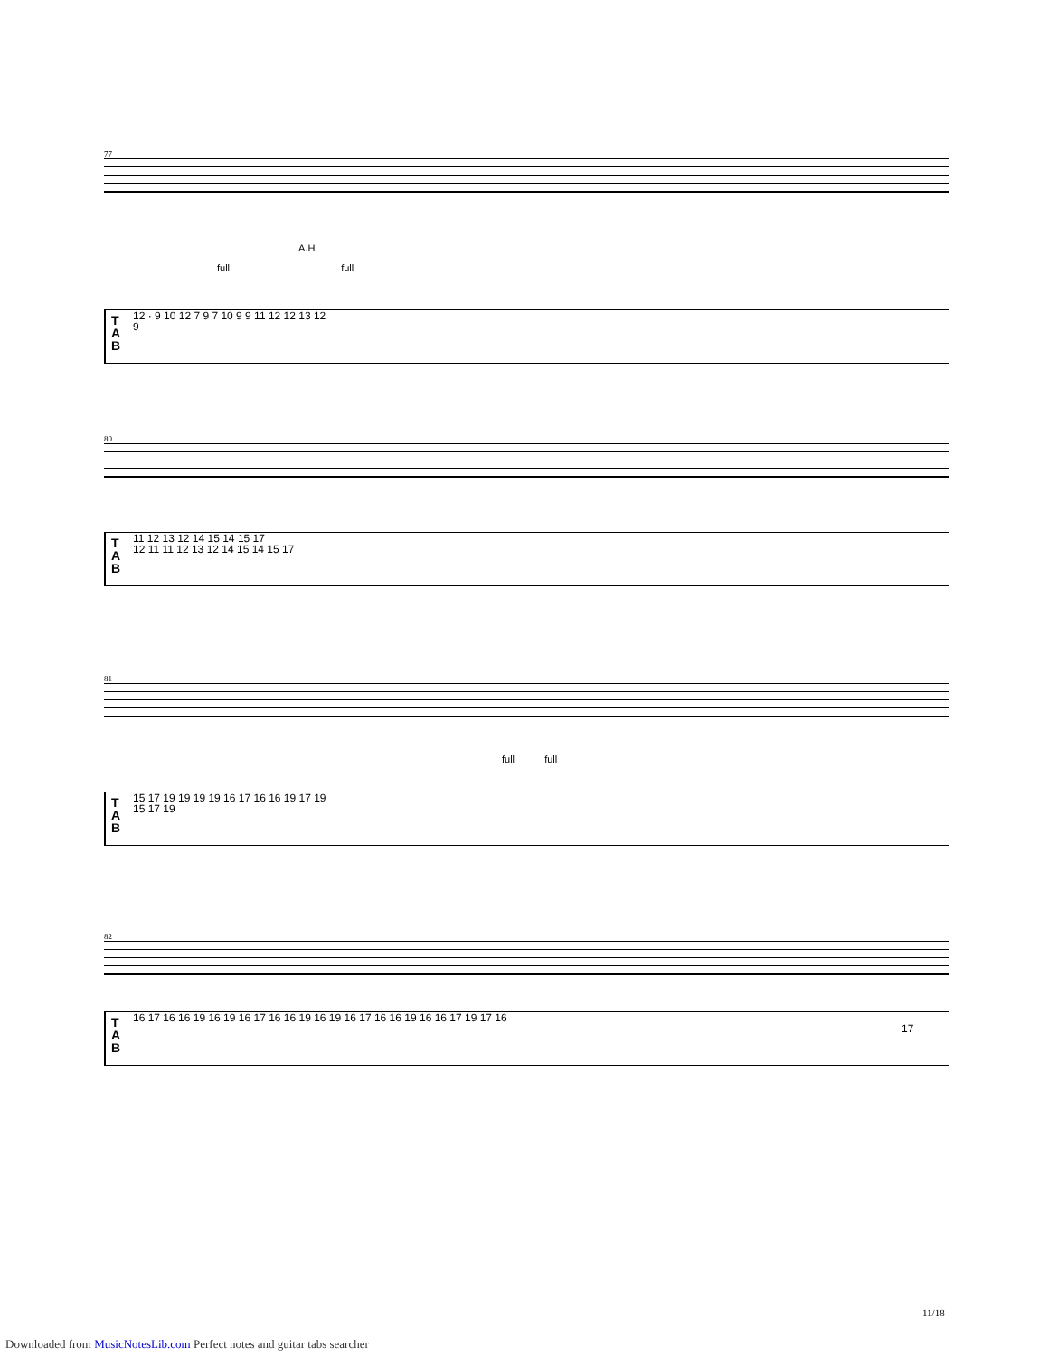77
A.H.
full full
T
A
B
12 · 9 10 12 7 9 7 10 9 9 11 12 12 13 12
9
80
T
A
B
11 12 13 12 14 15 14 15 17
12 11 11 12 13 12 14 15 14 15 17
81
full full
T
A
B
15 17 19 19 19 19 16 17 16 16 19 17 19
15 17 19
82
T
A
B
16 17 16 16 19 16 19 16 17 16 16 19 16 19 16 17 16 16 19 16 16 17 19 17 16
17
11/18
Downloaded from MusicNotesLib.com Perfect notes and guitar tabs searcher